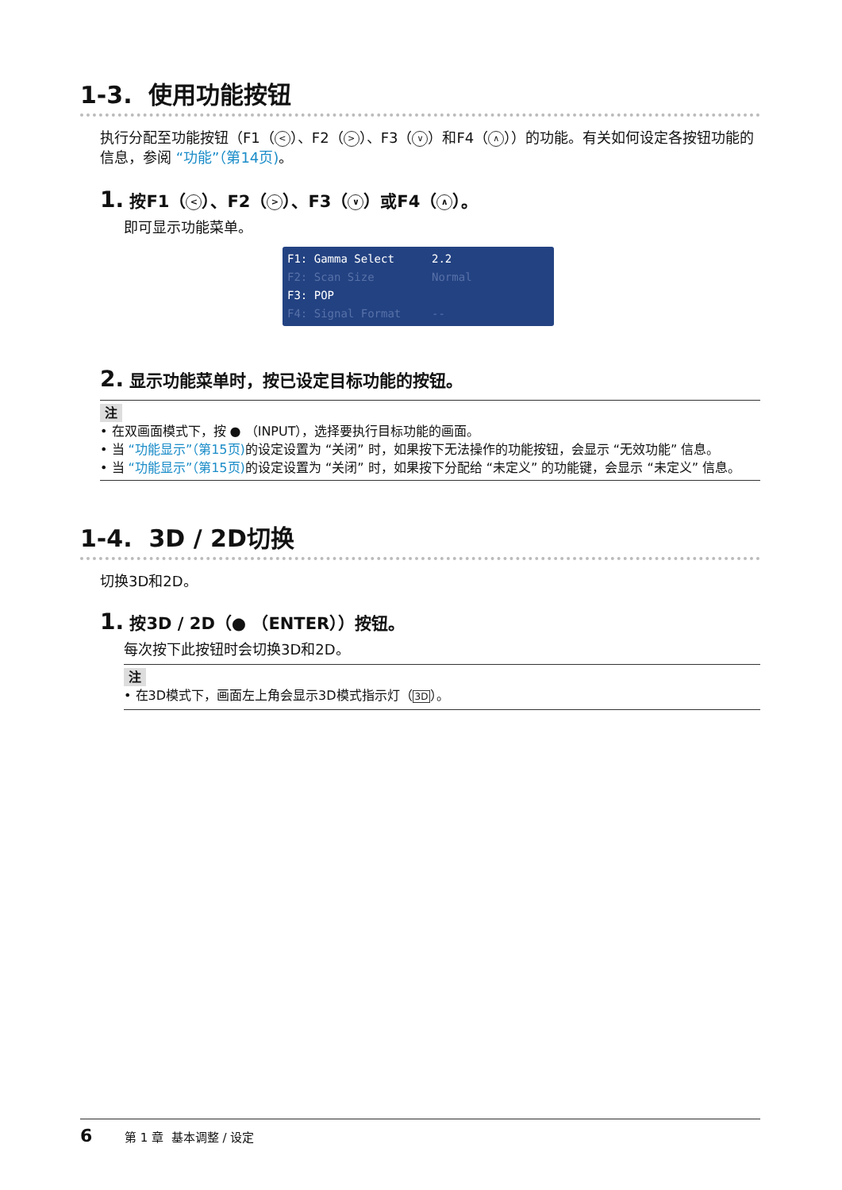1-3. 使用功能按钮
执行分配至功能按钮（F1（ < ）、F2（ > ）、F3（ ∨ ）和F4（ ∧ ））的功能。有关如何设定各按钮功能的信息，参阅 “功能”（第14页)。
1. 按F1（ < ）、F2（ > ）、F3（ ∨ ）或F4（ ∧ ）。
即可显示功能菜单。
F1: Gamma Select 2.2
F2: Scan Size Normal
F3: POP
F4: Signal Format --
2. 显示功能菜单时，按已设定目标功能的按钮。
注
• 在双画面模式下，按 ● （INPUT），选择要执行目标功能的画面。
• 当 “功能显示”（第15页) 的设定设置为 “关闭” 时，如果按下无法操作的功能按钮，会显示 “无效功能” 信息。
• 当 “功能显示”（第15页) 的设定设置为 “关闭” 时，如果按下分配给 “未定义” 的功能键，会显示 “未定义” 信息。
1-4. 3D / 2D切换
切换3D和2D。
1. 按3D / 2D（● （ENTER））按钮。
每次按下此按钮时会切换3D和2D。
注
• 在3D模式下，画面左上角会显示3D模式指示灯（3D）。
6 第 1 章 基本调整 / 设定